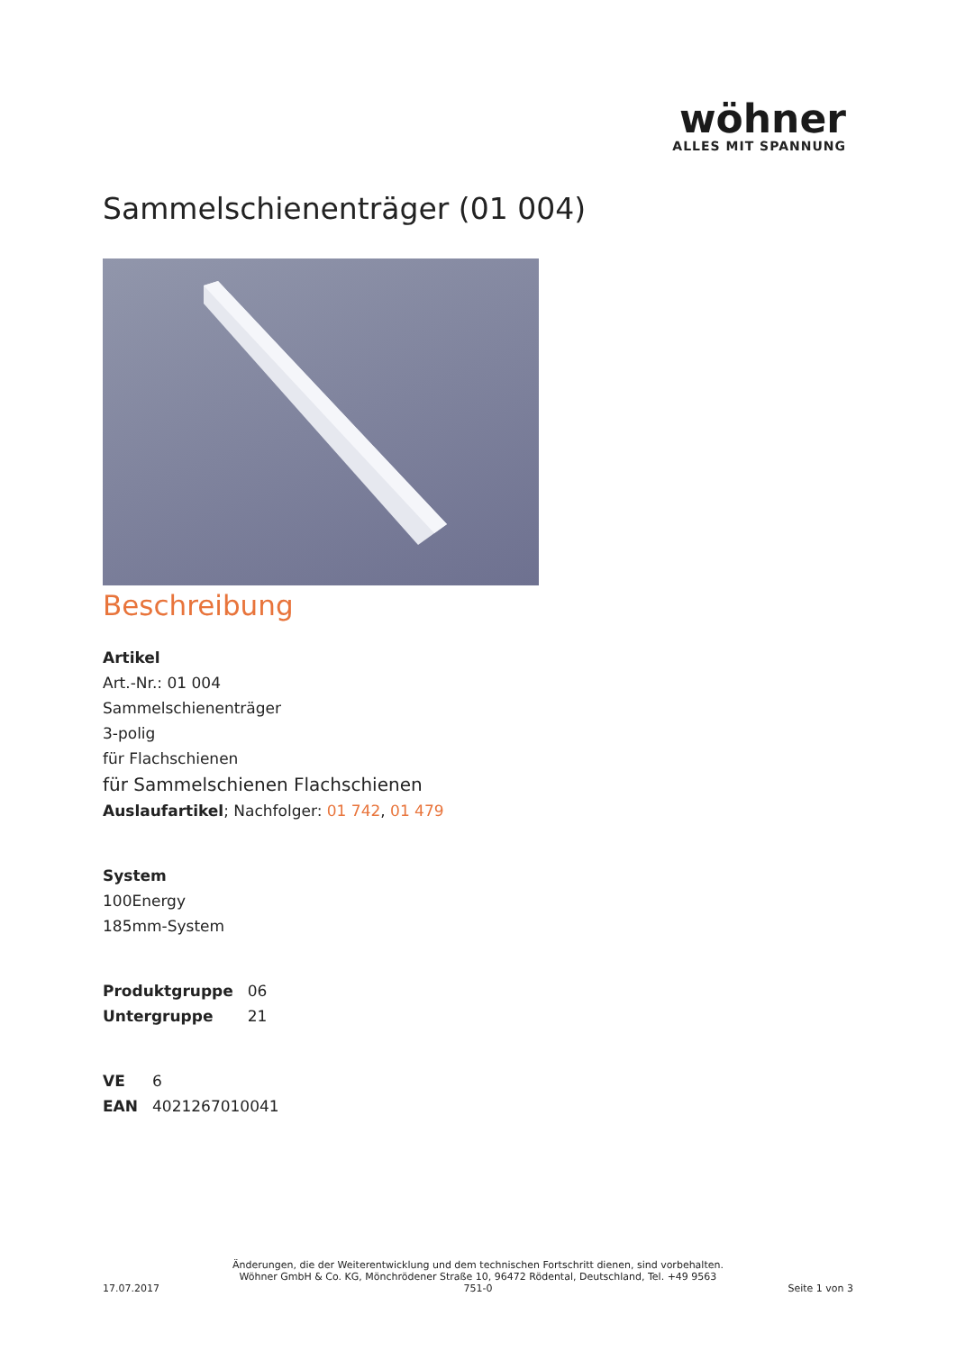wöhner
ALLES MIT SPANNUNG
Sammelschienenträger (01 004)
Beschreibung
Artikel
Art.-Nr.: 01 004
Sammelschienenträger
3-polig
für Flachschienen
für Sammelschienen Flachschienen
Auslaufartikel; Nachfolger: 01 742, 01 479
System
100Energy
185mm-System
| Produktgruppe | 06 |
| Untergruppe | 21 |
| VE | 6 |
| EAN | 4021267010041 |
17.07.2017
Änderungen, die der Weiterentwicklung und dem technischen Fortschritt dienen, sind vorbehalten.
Wöhner GmbH & Co. KG, Mönchrödener Straße 10, 96472 Rödental, Deutschland, Tel. +49 9563 751-0
Seite 1 von 3